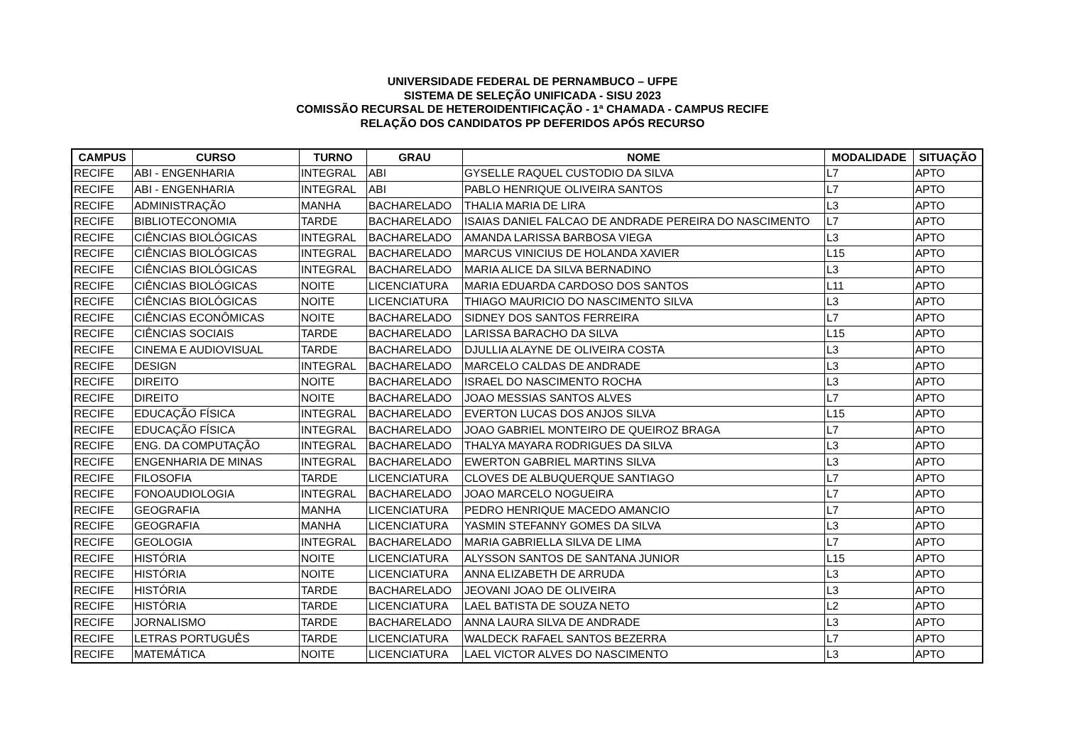UNIVERSIDADE FEDERAL DE PERNAMBUCO – UFPE
SISTEMA DE SELEÇÃO UNIFICADA - SISU 2023
COMISSÃO RECURSAL DE HETEROIDENTIFICAÇÃO - 1ª CHAMADA - CAMPUS RECIFE
RELAÇÃO DOS CANDIDATOS PP DEFERIDOS APÓS RECURSO
| CAMPUS | CURSO | TURNO | GRAU | NOME | MODALIDADE | SITUAÇÃO |
| --- | --- | --- | --- | --- | --- | --- |
| RECIFE | ABI - ENGENHARIA | INTEGRAL | ABI | GYSELLE RAQUEL CUSTODIO DA SILVA | L7 | APTO |
| RECIFE | ABI - ENGENHARIA | INTEGRAL | ABI | PABLO HENRIQUE OLIVEIRA SANTOS | L7 | APTO |
| RECIFE | ADMINISTRAÇÃO | MANHA | BACHARELADO | THALIA MARIA DE LIRA | L3 | APTO |
| RECIFE | BIBLIOTECONOMIA | TARDE | BACHARELADO | ISAIAS DANIEL FALCAO DE ANDRADE PEREIRA DO NASCIMENTO | L7 | APTO |
| RECIFE | CIÊNCIAS BIOLÓGICAS | INTEGRAL | BACHARELADO | AMANDA LARISSA BARBOSA VIEGA | L3 | APTO |
| RECIFE | CIÊNCIAS BIOLÓGICAS | INTEGRAL | BACHARELADO | MARCUS VINICIUS DE HOLANDA XAVIER | L15 | APTO |
| RECIFE | CIÊNCIAS BIOLÓGICAS | INTEGRAL | BACHARELADO | MARIA ALICE DA SILVA BERNADINO | L3 | APTO |
| RECIFE | CIÊNCIAS BIOLÓGICAS | NOITE | LICENCIATURA | MARIA EDUARDA CARDOSO DOS SANTOS | L11 | APTO |
| RECIFE | CIÊNCIAS BIOLÓGICAS | NOITE | LICENCIATURA | THIAGO MAURICIO DO NASCIMENTO SILVA | L3 | APTO |
| RECIFE | CIÊNCIAS ECONÔMICAS | NOITE | BACHARELADO | SIDNEY DOS SANTOS FERREIRA | L7 | APTO |
| RECIFE | CIÊNCIAS SOCIAIS | TARDE | BACHARELADO | LARISSA BARACHO DA SILVA | L15 | APTO |
| RECIFE | CINEMA E AUDIOVISUAL | TARDE | BACHARELADO | DJULLIA ALAYNE DE OLIVEIRA COSTA | L3 | APTO |
| RECIFE | DESIGN | INTEGRAL | BACHARELADO | MARCELO CALDAS DE ANDRADE | L3 | APTO |
| RECIFE | DIREITO | NOITE | BACHARELADO | ISRAEL DO NASCIMENTO ROCHA | L3 | APTO |
| RECIFE | DIREITO | NOITE | BACHARELADO | JOAO MESSIAS SANTOS ALVES | L7 | APTO |
| RECIFE | EDUCAÇÃO FÍSICA | INTEGRAL | BACHARELADO | EVERTON LUCAS DOS ANJOS SILVA | L15 | APTO |
| RECIFE | EDUCAÇÃO FÍSICA | INTEGRAL | BACHARELADO | JOAO GABRIEL MONTEIRO DE QUEIROZ BRAGA | L7 | APTO |
| RECIFE | ENG. DA COMPUTAÇÃO | INTEGRAL | BACHARELADO | THALYA MAYARA RODRIGUES DA SILVA | L3 | APTO |
| RECIFE | ENGENHARIA DE MINAS | INTEGRAL | BACHARELADO | EWERTON GABRIEL MARTINS SILVA | L3 | APTO |
| RECIFE | FILOSOFIA | TARDE | LICENCIATURA | CLOVES DE ALBUQUERQUE SANTIAGO | L7 | APTO |
| RECIFE | FONOAUDIOLOGIA | INTEGRAL | BACHARELADO | JOAO MARCELO NOGUEIRA | L7 | APTO |
| RECIFE | GEOGRAFIA | MANHA | LICENCIATURA | PEDRO HENRIQUE MACEDO AMANCIO | L7 | APTO |
| RECIFE | GEOGRAFIA | MANHA | LICENCIATURA | YASMIN STEFANNY GOMES DA SILVA | L3 | APTO |
| RECIFE | GEOLOGIA | INTEGRAL | BACHARELADO | MARIA GABRIELLA SILVA DE LIMA | L7 | APTO |
| RECIFE | HISTÓRIA | NOITE | LICENCIATURA | ALYSSON SANTOS DE SANTANA JUNIOR | L15 | APTO |
| RECIFE | HISTÓRIA | NOITE | LICENCIATURA | ANNA ELIZABETH DE ARRUDA | L3 | APTO |
| RECIFE | HISTÓRIA | TARDE | BACHARELADO | JEOVANI JOAO DE OLIVEIRA | L3 | APTO |
| RECIFE | HISTÓRIA | TARDE | LICENCIATURA | LAEL BATISTA DE SOUZA NETO | L2 | APTO |
| RECIFE | JORNALISMO | TARDE | BACHARELADO | ANNA LAURA SILVA DE ANDRADE | L3 | APTO |
| RECIFE | LETRAS PORTUGUÊS | TARDE | LICENCIATURA | WALDECK RAFAEL SANTOS BEZERRA | L7 | APTO |
| RECIFE | MATEMÁTICA | NOITE | LICENCIATURA | LAEL VICTOR ALVES DO NASCIMENTO | L3 | APTO |